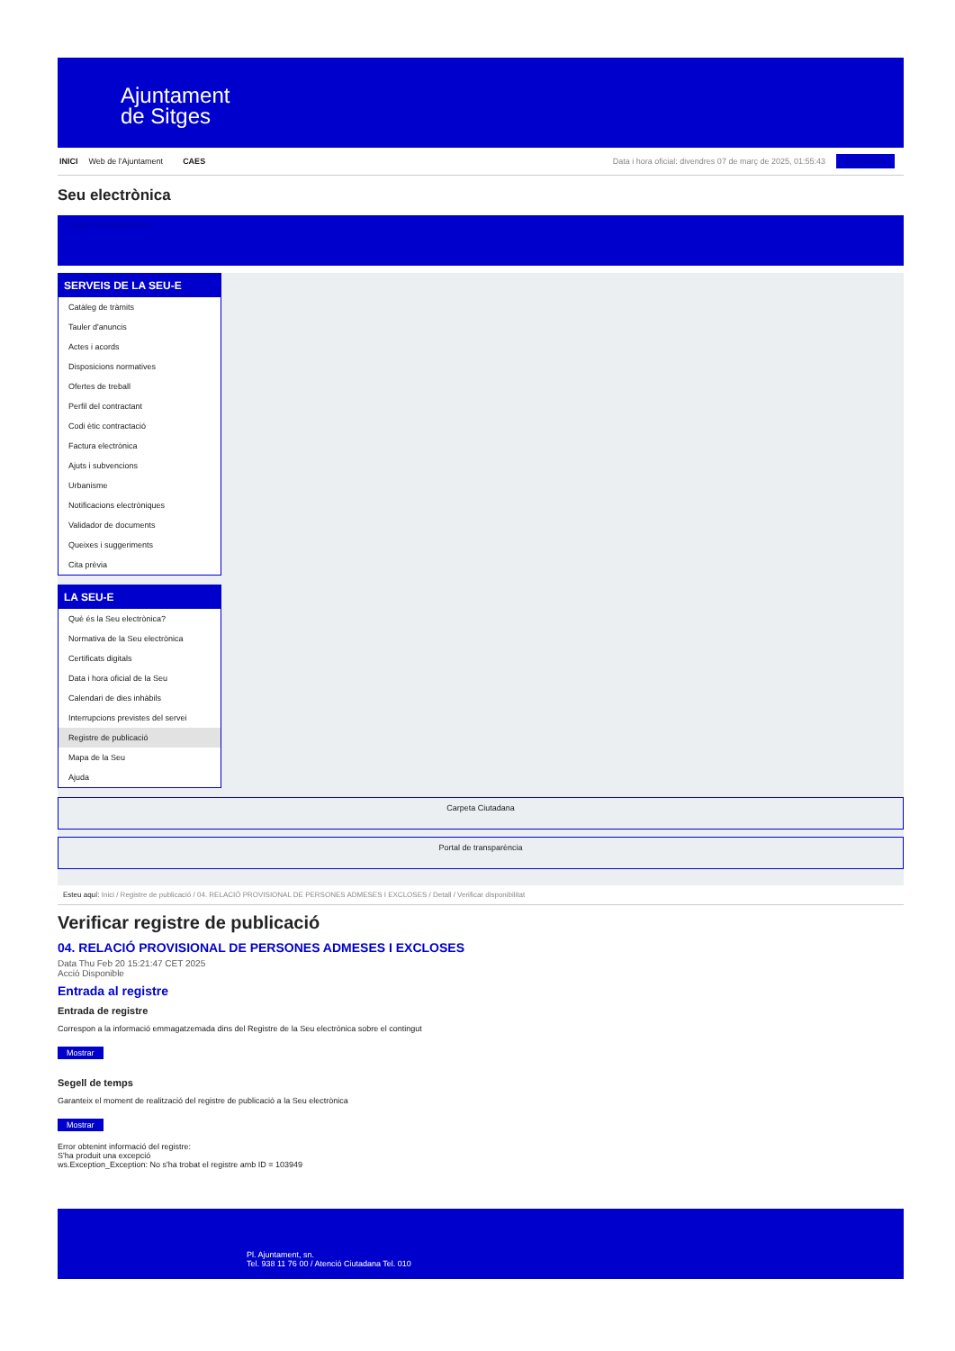Ajuntament
de Sitges
INICI Web de l'Ajuntament CAES
Data i hora oficial: divendres 07 de març de 2025, 01:55:43 Electrònica
Seu electrònica
Obtenir còpia autèntica
SERVEIS DE LA SEU-E
Catàleg de tràmits
Tauler d'anuncis
Actes i acords
Disposicions normatives
Ofertes de treball
Perfil del contractant
Codi ètic contractació
Factura electrònica
Ajuts i subvencions
Urbanisme
Notificacions electròniques
Validador de documents
Queixes i suggeriments
Cita prèvia
LA SEU-E
Què és la Seu electrònica?
Normativa de la Seu electrònica
Certificats digitals
Data i hora oficial de la Seu
Calendari de dies inhàbils
Interrupcions previstes del servei
Registre de publicació
Mapa de la Seu
Ajuda
Carpeta Ciutadana
Portal de transparència
Esteu aquí: Inici / Registre de publicació / 04. RELACIÓ PROVISIONAL DE PERSONES ADMESES I EXCLOSES / Detall / Verificar disponibilitat
Verificar registre de publicació
04. RELACIÓ PROVISIONAL DE PERSONES ADMESES I EXCLOSES
Data Thu Feb 20 15:21:47 CET 2025
Acció Disponible
Entrada al registre
Entrada de registre
Correspon a la informació emmagatzemada dins del Registre de la Seu electrònica sobre el contingut
Mostrar
Segell de temps
Garanteix el moment de realització del registre de publicació a la Seu electrònica
Mostrar
Error obtenint informació del registre:
S'ha produit una excepció
ws.Exception_Exception: No s'ha trobat el registre amb ID = 103949
Pl. Ajuntament, sn.
Tel. 938 11 76 00 / Atenció Ciutadana Tel. 010